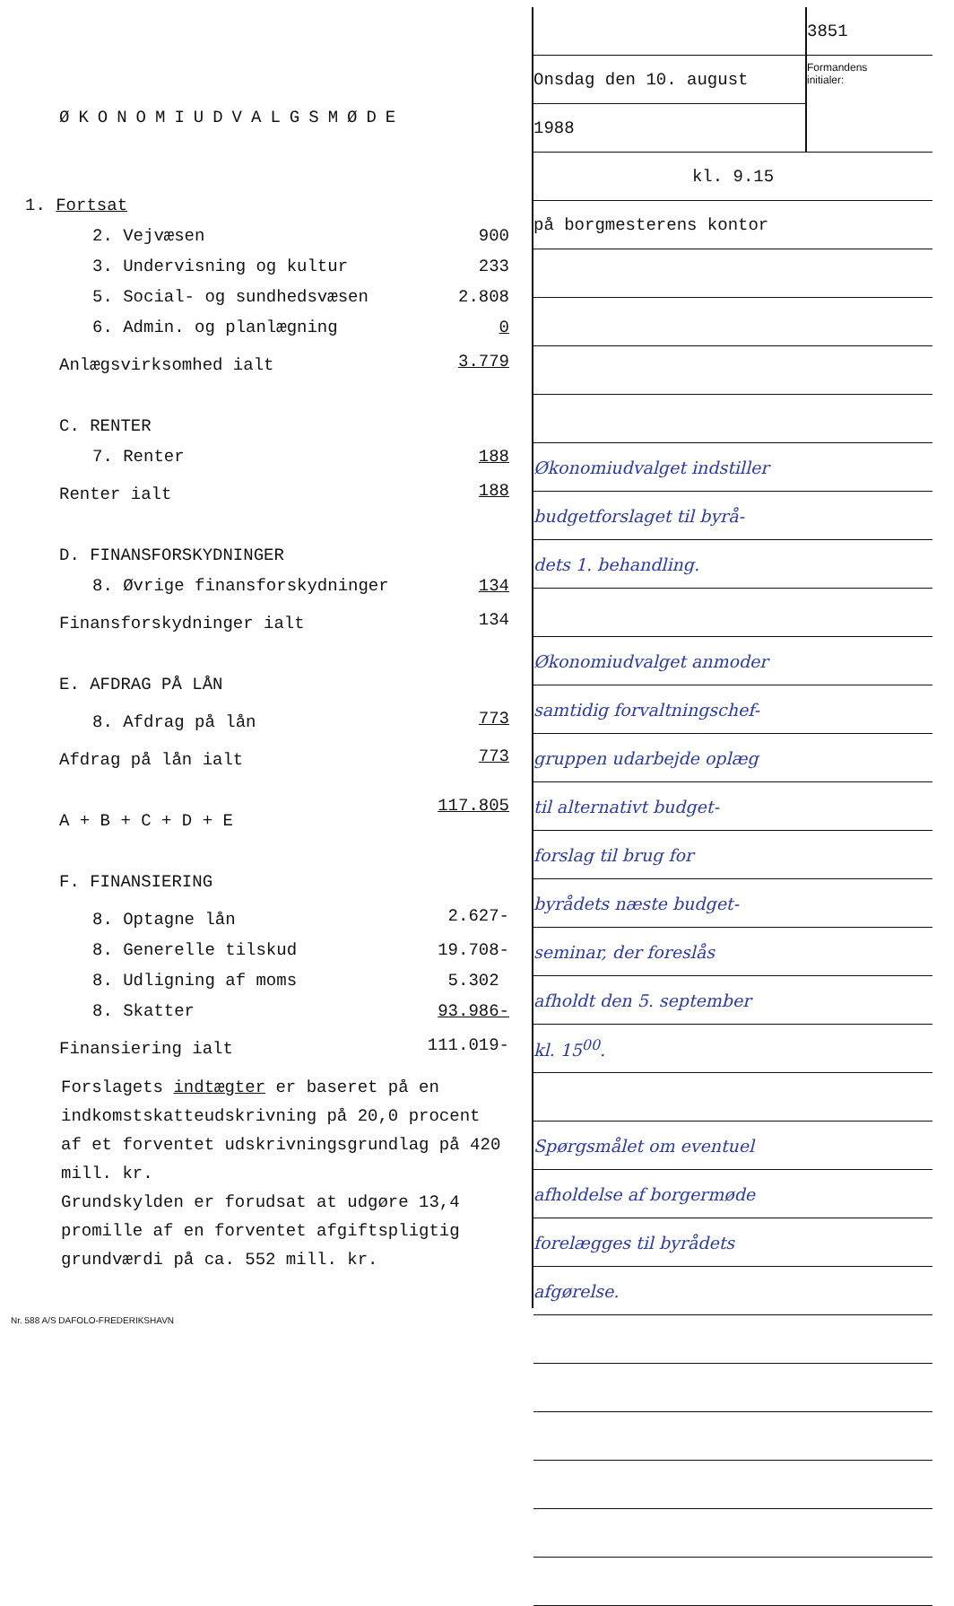ØKONOMIUDVALGSMØDE
| 1. Fortsat | |
| 2. Vejvæsen | 900 |
| 3. Undervisning og kultur | 233 |
| 5. Social- og sundhedsvæsen | 2.808 |
| 6. Admin. og planlægning | 0 |
| Anlægsvirksomhed ialt | 3.779 |
| C. RENTER | |
| 7. Renter | 188 |
| Renter ialt | 188 |
| D. FINANSFORSKYDNINGER | |
| 8. Øvrige finansforskydninger | 134 |
| Finansforskydninger ialt | 134 |
| E. AFDRAG PÅ LÅN | |
| 8. Afdrag på lån | 773 |
| Afdrag på lån ialt | 773 |
| A + B + C + D + E | 117.805 |
| F. FINANSIERING | |
| 8. Optagne lån | 2.627- |
| 8. Generelle tilskud | 19.708- |
| 8. Udligning af moms | 5.302 |
| 8. Skatter | 93.986- |
| Finansiering ialt | 111.019- |
Forslagets indtægter er baseret på en indkomstskatteudskrivning på 20,0 procent af et forventet udskrivningsgrundlag på 420 mill. kr.
Grundskylden er forudsat at udgøre 13,4 promille af en forventet afgiftspligtig grundværdi på ca. 552 mill. kr.
Nr. 588 A/S DAFOLO-FREDERIKSHAVN
| | 3851 |
| Onsdag den 10. august | Formandens initialer: |
| 1988 | |
| kl. 9.15 | |
| på borgmesterens kontor | |
| Økonomiudvalget indstiller | |
| budgetforslaget til byrå- | |
| dets 1. behandling. | |
| Økonomiudvalget anmoder | |
| samtidig forvaltningschef- | |
| gruppen udarbejde oplæg | |
| til alternativt budget- | |
| forslag til brug for | |
| byrådets næste budget- | |
| seminar, der foreslås | |
| afholdt den 5. september | |
| kl. 15<sup>00</sup>. | |
| Spørgsmålet om eventuel | |
| afholdelse af borgermøde | |
| forelægges til byrådets | |
| afgørelse. | |